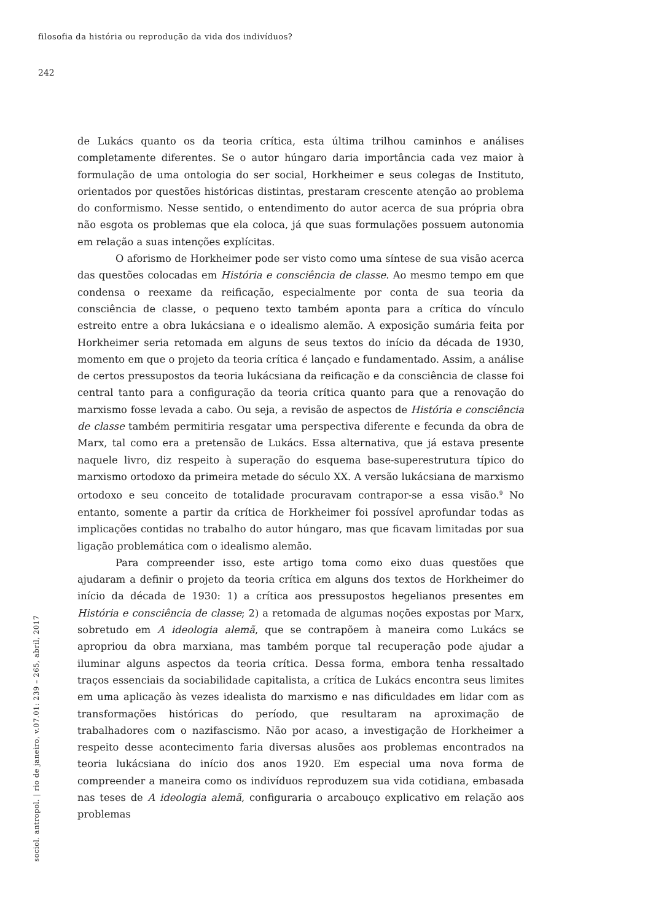filosofia da história ou reprodução da vida dos indivíduos?
242
de Lukács quanto os da teoria crítica, esta última trilhou caminhos e análises completamente diferentes. Se o autor húngaro daria importância cada vez maior à formulação de uma ontologia do ser social, Horkheimer e seus colegas de Instituto, orientados por questões históricas distintas, prestaram crescente atenção ao problema do conformismo. Nesse sentido, o entendimento do autor acerca de sua própria obra não esgota os problemas que ela coloca, já que suas formulações possuem autonomia em relação a suas intenções explícitas.
O aforismo de Horkheimer pode ser visto como uma síntese de sua visão acerca das questões colocadas em História e consciência de classe. Ao mesmo tempo em que condensa o reexame da reificação, especialmente por conta de sua teoria da consciência de classe, o pequeno texto também aponta para a crítica do vínculo estreito entre a obra lukácsiana e o idealismo alemão. A exposição sumária feita por Horkheimer seria retomada em alguns de seus textos do início da década de 1930, momento em que o projeto da teoria crítica é lançado e fundamentado. Assim, a análise de certos pressupostos da teoria lukácsiana da reificação e da consciência de classe foi central tanto para a configuração da teoria crítica quanto para que a renovação do marxismo fosse levada a cabo. Ou seja, a revisão de aspectos de História e consciência de classe também permitiria resgatar uma perspectiva diferente e fecunda da obra de Marx, tal como era a pretensão de Lukács. Essa alternativa, que já estava presente naquele livro, diz respeito à superação do esquema base-superestrutura típico do marxismo ortodoxo da primeira metade do século XX. A versão lukácsiana de marxismo ortodoxo e seu conceito de totalidade procuravam contrapor-se a essa visão.<sup>9</sup> No entanto, somente a partir da crítica de Horkheimer foi possível aprofundar todas as implicações contidas no trabalho do autor húngaro, mas que ficavam limitadas por sua ligação problemática com o idealismo alemão.
Para compreender isso, este artigo toma como eixo duas questões que ajudaram a definir o projeto da teoria crítica em alguns dos textos de Horkheimer do início da década de 1930: 1) a crítica aos pressupostos hegelianos presentes em História e consciência de classe; 2) a retomada de algumas noções expostas por Marx, sobretudo em A ideologia alemã, que se contrapõem à maneira como Lukács se apropriou da obra marxiana, mas também porque tal recuperação pode ajudar a iluminar alguns aspectos da teoria crítica. Dessa forma, embora tenha ressaltado traços essenciais da sociabilidade capitalista, a crítica de Lukács encontra seus limites em uma aplicação às vezes idealista do marxismo e nas dificuldades em lidar com as transformações históricas do período, que resultaram na aproximação de trabalhadores com o nazifascismo. Não por acaso, a investigação de Horkheimer a respeito desse acontecimento faria diversas alusões aos problemas encontrados na teoria lukácsiana do início dos anos 1920. Em especial uma nova forma de compreender a maneira como os indivíduos reproduzem sua vida cotidiana, embasada nas teses de A ideologia alemã, configuraria o arcabouço explicativo em relação aos problemas
sociol. antropol. | rio de janeiro, v.07.01: 239 – 265, abril, 2017